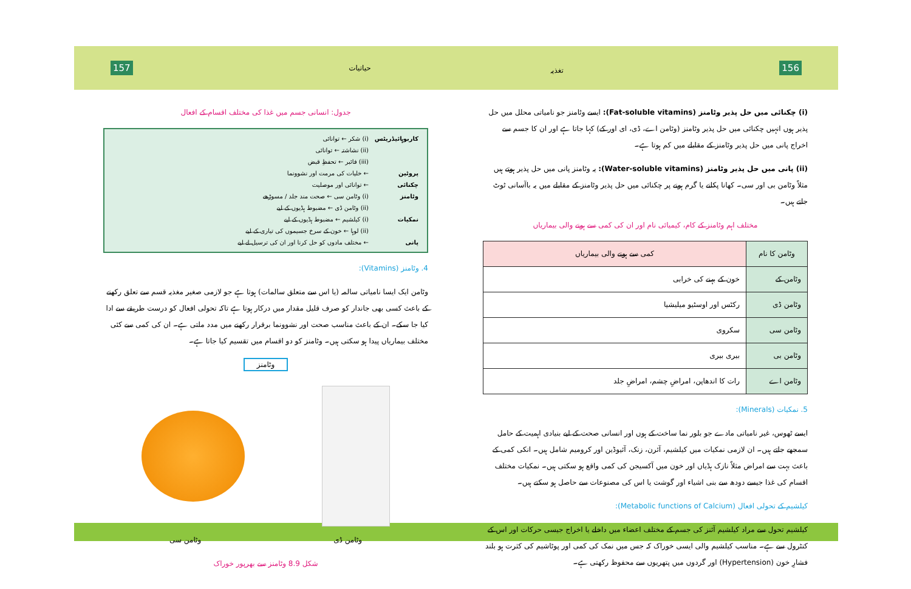157 حیاتیات تغذیہ 156
جدول: انسانی جسم میں غذا کی مختلف اقسام کے افعال
کاربوہائیڈریٹس (i) شکر ← توانائی
(ii) نشاشتہ ← توانائی
(iii) فائبر ← تحفظِ قبض
پروٹین ← خلیات کی مرمت اور نشوونما
چکنائی ← توانائی اور موصلیت
وٹامنز (i) وٹامن سی ← صحت مند جلد / مسوڑھے
(ii) وٹامن ڈی ← مضبوط ہڈیوں کے لیے
نمکیات (i) کیلشیم ← مضبوط ہڈیوں کے لیے
(ii) لوہا ← خون کے سرخ جسیموں کی تیاری کے لیے
پانی ← مختلف مادوں کو حل کرنا اور ان کی ترسیل لے لیے
4. وٹامنز (Vitamins):
وٹامن ایک ایسا نامیاتی سالمہ (یا اس سے متعلق سالمات) ہوتا ہے جو لازمی صغیر مغذیہ قسم سے تعلق رکھنے کے باعث کسی بھی جاندار کو صرف قلیل مقدار میں درکار ہوتا ہے تاکہ تحولی افعال کو درست طریقے سے ادا کیا جا سکے۔ ان کے باعث مناسب صحت اور نشوونما برقرار رکھنے میں مدد ملتی ہے۔ ان کی کمی سے کئی مختلف بیماریاں پیدا ہو سکتی ہیں۔ وٹامنز کو دو اقسام میں تقسیم کیا جاتا ہے۔
وٹامنز
وٹامن ڈی وٹامن سی
شکل 8.9 وٹامنز سے بھرپور خوراک
(i) چکنائی میں حل پذیر وٹامنز (Fat-soluble vitamins): ایسے وٹامنز جو نامیاتی محلل میں حل پذیر ہوں انہیں چکنائی میں حل پذیر وٹامنز (وٹامن اے، ڈی، ای اور کے) کہا جاتا ہے اور ان کا جسم سے اخراج پانی میں حل پذیر وٹامنز کے مقابلے میں کم ہوتا ہے۔
(ii) پانی میں حل پذیر وٹامنز (Water-soluble vitamins): یہ وٹامنز پانی میں حل پذیر ہوتے ہیں مثلاً وٹامن بی اور سی۔ کھانا پکانے یا گرم ہونے پر چکنائی میں حل پذیر وٹامنز کے مقابلے میں یہ باآسانی ٹوٹ جاتے ہیں۔
مختلف اہم وٹامنز کے کام، کیمیائی نام اور ان کی کمی سے ہونے والی بیماریاں
| وٹامن کا نام | کمی سے ہونے والی بیماریاں |
| --- | --- |
| وٹامن کے | خون کے بہنے کی خرابی |
| وٹامن ڈی | رکٹس اور اوسٹیو میلیشیا |
| وٹامن سی | سکروی |
| وٹامن بی | بیری بیری |
| وٹامن اے | رات کا اندھاپن، امراضِ چشم، امراضِ جلد |
5. نمکیات (Minerals):
ایسے ٹھوس، غیر نامیاتی مادے جو بلور نما ساخت کے ہوں اور انسانی صحت کے لیے بنیادی اہمیت کے حامل سمجھے جاتے ہیں۔ ان لازمی نمکیات میں کیلشیم، آئرن، زنک، آئیوڈین اور کرومیم شامل ہیں۔ انکی کمی کے باعث بہت سے امراض مثلاً نازک ہڈیاں اور خون میں آکسیجن کی کمی واقع ہو سکتی ہیں۔ نمکیات مختلف اقسام کی غذا جیسے دودھ سے بنی اشیاء اور گوشت یا اس کی مصنوعات سے حاصل ہو سکتے ہیں۔
کیلشیم کے تحولی افعال (Metabolic functions of Calcium):
کیلشیم تحول سے مراد کیلشیم آئنز کی جسم کے مختلف اعضاء میں داخلے یا اخراج جیسی حرکات اور اس کے کنٹرول سے ہے۔ مناسب کیلشیم والی ایسی خوراک کہ جس میں نمک کی کمی اور پوٹاشیم کی کثرت ہو بلند فشارِ خون (Hypertension) اور گردوں میں پتھریوں سے محفوظ رکھتی ہے۔